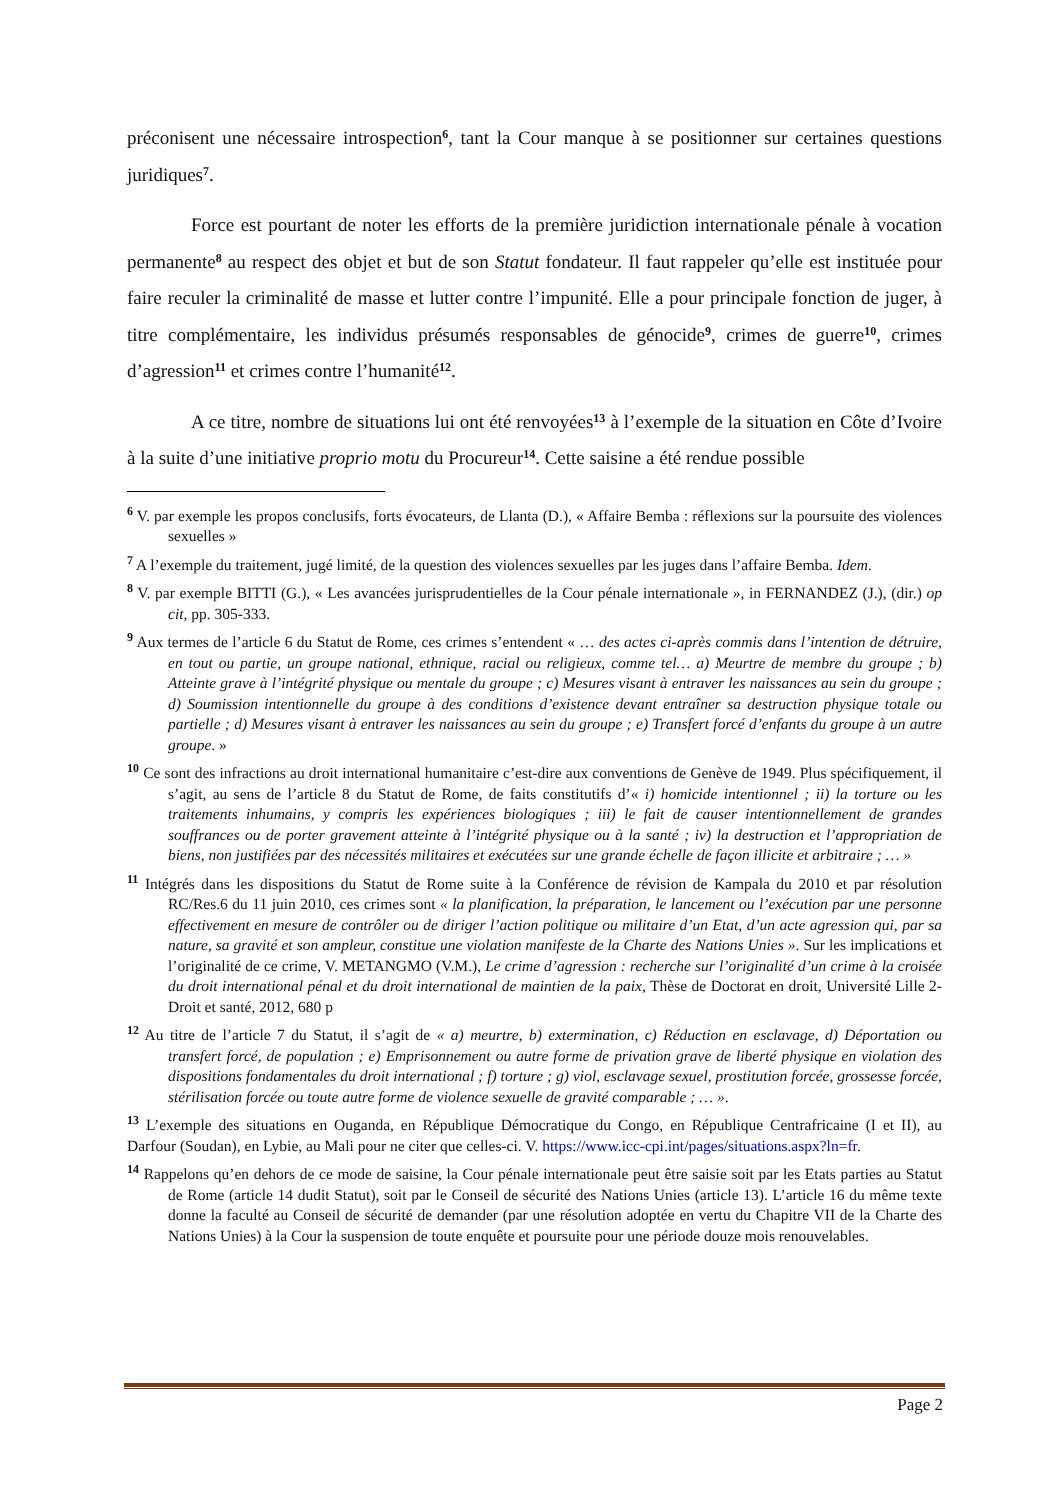préconisent une nécessaire introspection<sup>6</sup>, tant la Cour manque à se positionner sur certaines questions juridiques<sup>7</sup>.
Force est pourtant de noter les efforts de la première juridiction internationale pénale à vocation permanente<sup>8</sup> au respect des objet et but de son Statut fondateur. Il faut rappeler qu’elle est instituée pour faire reculer la criminalité de masse et lutter contre l’impunité. Elle a pour principale fonction de juger, à titre complémentaire, les individus présumés responsables de génocide<sup>9</sup>, crimes de guerre<sup>10</sup>, crimes d’agression<sup>11</sup> et crimes contre l’humanité<sup>12</sup>.
A ce titre, nombre de situations lui ont été renvoyées<sup>13</sup> à l’exemple de la situation en Côte d’Ivoire à la suite d’une initiative proprio motu du Procureur<sup>14</sup>. Cette saisine a été rendue possible
<sup>6</sup> V. par exemple les propos conclusifs, forts évocateurs, de Llanta (D.), « Affaire Bemba : réflexions sur la poursuite des violences sexuelles »
<sup>7</sup> A l’exemple du traitement, jugé limité, de la question des violences sexuelles par les juges dans l’affaire Bemba. Idem.
<sup>8</sup> V. par exemple BITTI (G.), « Les avancées jurisprudentielles de la Cour pénale internationale », in FERNANDEZ (J.), (dir.) op cit, pp. 305-333.
<sup>9</sup> Aux termes de l’article 6 du Statut de Rome, ces crimes s’entendent « … des actes ci-après commis dans l’intention de détruire, en tout ou partie, un groupe national, ethnique, racial ou religieux, comme tel… a) Meurtre de membre du groupe ; b) Atteinte grave à l’intégrité physique ou mentale du groupe ; c) Mesures visant à entraver les naissances au sein du groupe ; d) Soumission intentionnelle du groupe à des conditions d’existence devant entraîner sa destruction physique totale ou partielle ; d) Mesures visant à entraver les naissances au sein du groupe ; e) Transfert forcé d’enfants du groupe à un autre groupe. »
<sup>10</sup> Ce sont des infractions au droit international humanitaire c’est-dire aux conventions de Genève de 1949. Plus spécifiquement, il s’agit, au sens de l’article 8 du Statut de Rome, de faits constitutifs d’« i) homicide intentionnel ; ii) la torture ou les traitements inhumains, y compris les expériences biologiques ; iii) le fait de causer intentionnellement de grandes souffrances ou de porter gravement atteinte à l’intégrité physique ou à la santé ; iv) la destruction et l’appropriation de biens, non justifiées par des nécessités militaires et exécutées sur une grande échelle de façon illicite et arbitraire ; … »
<sup>11</sup> Intégrés dans les dispositions du Statut de Rome suite à la Conférence de révision de Kampala du 2010 et par résolution RC/Res.6 du 11 juin 2010, ces crimes sont « la planification, la préparation, le lancement ou l’exécution par une personne effectivement en mesure de contrôler ou de diriger l’action politique ou militaire d’un Etat, d’un acte agression qui, par sa nature, sa gravité et son ampleur, constitue une violation manifeste de la Charte des Nations Unies ». Sur les implications et l’originalité de ce crime, V. METANGMO (V.M.), Le crime d’agression : recherche sur l’originalité d’un crime à la croisée du droit international pénal et du droit international de maintien de la paix, Thèse de Doctorat en droit, Université Lille 2-Droit et santé, 2012, 680 p
<sup>12</sup> Au titre de l’article 7 du Statut, il s’agit de « a) meurtre, b) extermination, c) Réduction en esclavage, d) Déportation ou transfert forcé, de population ; e) Emprisonnement ou autre forme de privation grave de liberté physique en violation des dispositions fondamentales du droit international ; f) torture ; g) viol, esclavage sexuel, prostitution forcée, grossesse forcée, stérilisation forcée ou toute autre forme de violence sexuelle de gravité comparable ; … ».
<sup>13</sup> L’exemple des situations en Ouganda, en République Démocratique du Congo, en République Centrafricaine (I et II), au Darfour (Soudan), en Lybie, au Mali pour ne citer que celles-ci. V. https://www.icc-cpi.int/pages/situations.aspx?ln=fr.
<sup>14</sup> Rappelons qu’en dehors de ce mode de saisine, la Cour pénale internationale peut être saisie soit par les Etats parties au Statut de Rome (article 14 dudit Statut), soit par le Conseil de sécurité des Nations Unies (article 13). L’article 16 du même texte donne la faculté au Conseil de sécurité de demander (par une résolution adoptée en vertu du Chapitre VII de la Charte des Nations Unies) à la Cour la suspension de toute enquête et poursuite pour une période douze mois renouvelables.
Page 2